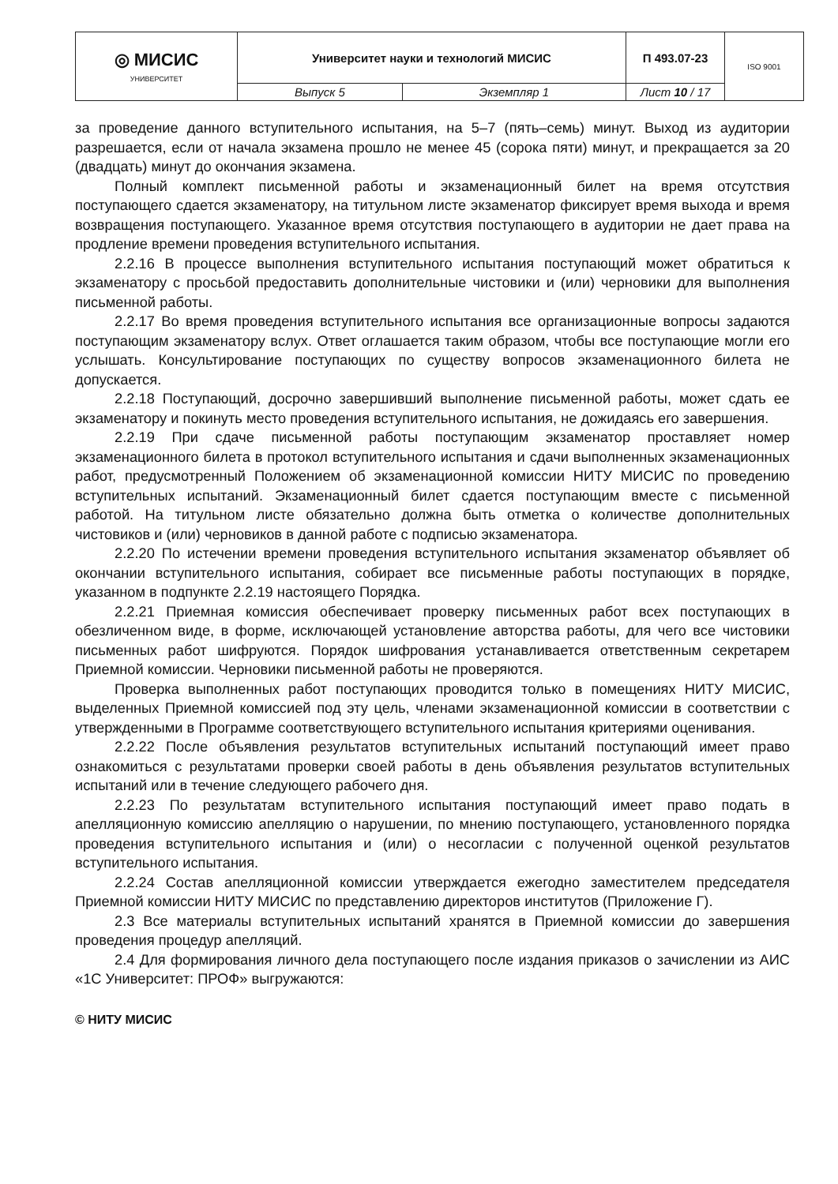| ◎ МИСИС УНИВЕРСИТЕТ | Университет науки и технологий МИСИС | | П 493.07-23 | ISO 9001 |
| | Выпуск 5 | Экземпляр 1 | Лист 10 / 17 | |
за проведение данного вступительного испытания, на 5–7 (пять–семь) минут. Выход из аудитории разрешается, если от начала экзамена прошло не менее 45 (сорока пяти) минут, и прекращается за 20 (двадцать) минут до окончания экзамена.
Полный комплект письменной работы и экзаменационный билет на время отсутствия поступающего сдается экзаменатору, на титульном листе экзаменатор фиксирует время выхода и время возвращения поступающего. Указанное время отсутствия поступающего в аудитории не дает права на продление времени проведения вступительного испытания.
2.2.16 В процессе выполнения вступительного испытания поступающий может обратиться к экзаменатору с просьбой предоставить дополнительные чистовики и (или) черновики для выполнения письменной работы.
2.2.17 Во время проведения вступительного испытания все организационные вопросы задаются поступающим экзаменатору вслух. Ответ оглашается таким образом, чтобы все поступающие могли его услышать. Консультирование поступающих по существу вопросов экзаменационного билета не допускается.
2.2.18 Поступающий, досрочно завершивший выполнение письменной работы, может сдать ее экзаменатору и покинуть место проведения вступительного испытания, не дожидаясь его завершения.
2.2.19 При сдаче письменной работы поступающим экзаменатор проставляет номер экзаменационного билета в протокол вступительного испытания и сдачи выполненных экзаменационных работ, предусмотренный Положением об экзаменационной комиссии НИТУ МИСИС по проведению вступительных испытаний. Экзаменационный билет сдается поступающим вместе с письменной работой. На титульном листе обязательно должна быть отметка о количестве дополнительных чистовиков и (или) черновиков в данной работе с подписью экзаменатора.
2.2.20 По истечении времени проведения вступительного испытания экзаменатор объявляет об окончании вступительного испытания, собирает все письменные работы поступающих в порядке, указанном в подпункте 2.2.19 настоящего Порядка.
2.2.21 Приемная комиссия обеспечивает проверку письменных работ всех поступающих в обезличенном виде, в форме, исключающей установление авторства работы, для чего все чистовики письменных работ шифруются. Порядок шифрования устанавливается ответственным секретарем Приемной комиссии. Черновики письменной работы не проверяются.
Проверка выполненных работ поступающих проводится только в помещениях НИТУ МИСИС, выделенных Приемной комиссией под эту цель, членами экзаменационной комиссии в соответствии с утвержденными в Программе соответствующего вступительного испытания критериями оценивания.
2.2.22 После объявления результатов вступительных испытаний поступающий имеет право ознакомиться с результатами проверки своей работы в день объявления результатов вступительных испытаний или в течение следующего рабочего дня.
2.2.23 По результатам вступительного испытания поступающий имеет право подать в апелляционную комиссию апелляцию о нарушении, по мнению поступающего, установленного порядка проведения вступительного испытания и (или) о несогласии с полученной оценкой результатов вступительного испытания.
2.2.24 Состав апелляционной комиссии утверждается ежегодно заместителем председателя Приемной комиссии НИТУ МИСИС по представлению директоров институтов (Приложение Г).
2.3 Все материалы вступительных испытаний хранятся в Приемной комиссии до завершения проведения процедур апелляций.
2.4 Для формирования личного дела поступающего после издания приказов о зачислении из АИС «1С Университет: ПРОФ» выгружаются:
© НИТУ МИСИС